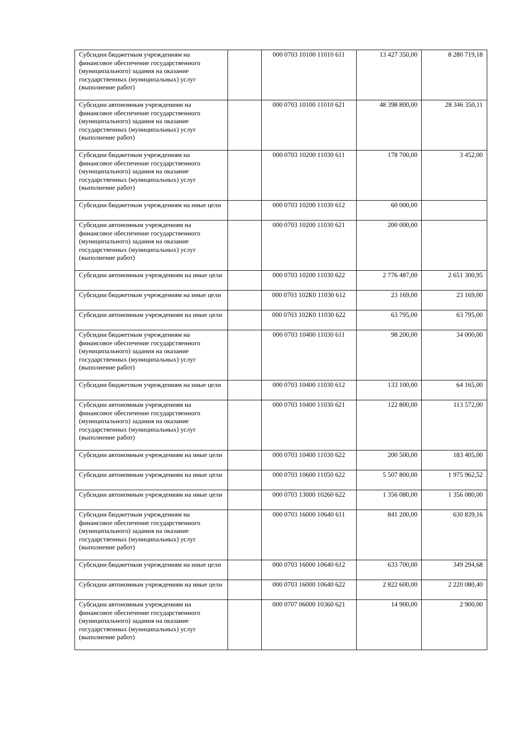| Субсидии бюджетным учреждениям на финансовое обеспечение государственного (муниципального) задания на оказание государственных (муниципальных) услуг (выполнение работ) | | 000 0703 10100 11010 611 | 13 427 350,00 | 8 280 719,18 |
| Субсидии автономным учреждениям на финансовое обеспечение государственного (муниципального) задания на оказание государственных (муниципальных) услуг (выполнение работ) | | 000 0703 10100 11010 621 | 48 398 800,00 | 28 346 350,11 |
| Субсидии бюджетным учреждениям на финансовое обеспечение государственного (муниципального) задания на оказание государственных (муниципальных) услуг (выполнение работ) | | 000 0703 10200 11030 611 | 178 700,00 | 3 452,00 |
| Субсидии бюджетным учреждениям на иные цели | | 000 0703 10200 11030 612 | 60 000,00 | |
| Субсидии автономным учреждениям на финансовое обеспечение государственного (муниципального) задания на оказание государственных (муниципальных) услуг (выполнение работ) | | 000 0703 10200 11030 621 | 200 000,00 | |
| Субсидии автономным учреждениям на иные цели | | 000 0703 10200 11030 622 | 2 776 487,00 | 2 651 300,95 |
| Субсидии бюджетным учреждениям на иные цели | | 000 0703 102К0 11030 612 | 23 169,00 | 23 169,00 |
| Субсидии автономным учреждениям на иные цели | | 000 0703 102К0 11030 622 | 63 795,00 | 63 795,00 |
| Субсидии бюджетным учреждениям на финансовое обеспечение государственного (муниципального) задания на оказание государственных (муниципальных) услуг (выполнение работ) | | 000 0703 10400 11030 611 | 98 200,00 | 34 000,00 |
| Субсидии бюджетным учреждениям на иные цели | | 000 0703 10400 11030 612 | 133 100,00 | 64 165,00 |
| Субсидии автономным учреждениям на финансовое обеспечение государственного (муниципального) задания на оказание государственных (муниципальных) услуг (выполнение работ) | | 000 0703 10400 11030 621 | 122 800,00 | 113 572,00 |
| Субсидии автономным учреждениям на иные цели | | 000 0703 10400 11030 622 | 200 500,00 | 183 405,00 |
| Субсидии автономным учреждениям на иные цели | | 000 0703 10600 11050 622 | 5 507 800,00 | 1 975 962,52 |
| Субсидии автономным учреждениям на иные цели | | 000 0703 13000 10260 622 | 1 356 080,00 | 1 356 080,00 |
| Субсидии бюджетным учреждениям на финансовое обеспечение государственного (муниципального) задания на оказание государственных (муниципальных) услуг (выполнение работ) | | 000 0703 16000 10640 611 | 841 200,00 | 630 839,16 |
| Субсидии бюджетным учреждениям на иные цели | | 000 0703 16000 10640 612 | 633 700,00 | 349 294,68 |
| Субсидии автономным учреждениям на иные цели | | 000 0703 16000 10640 622 | 2 822 600,00 | 2 220 080,40 |
| Субсидии автономным учреждениям на финансовое обеспечение государственного (муниципального) задания на оказание государственных (муниципальных) услуг (выполнение работ) | | 000 0707 06000 10360 621 | 14 900,00 | 2 900,00 |